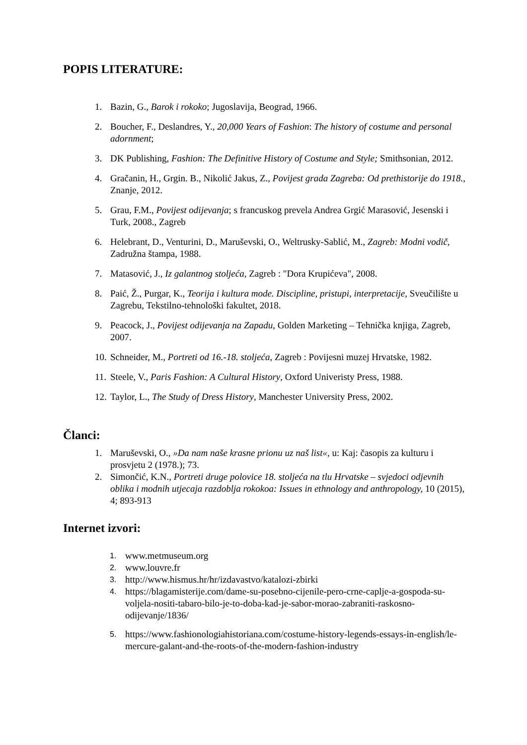POPIS LITERATURE:
1. Bazin, G., Barok i rokoko; Jugoslavija, Beograd, 1966.
2. Boucher, F., Deslandres, Y., 20,000 Years of Fashion: The history of costume and personal adornment;
3. DK Publishing, Fashion: The Definitive History of Costume and Style; Smithsonian, 2012.
4. Gračanin, H., Grgin. B., Nikolić Jakus, Z., Povijest grada Zagreba: Od prethistorije do 1918., Znanje, 2012.
5. Grau, F.M., Povijest odijevanja; s francuskog prevela Andrea Grgić Marasović, Jesenski i Turk, 2008., Zagreb
6. Helebrant, D., Venturini, D., Maruševski, O., Weltrusky-Sablić, M., Zagreb: Modni vodič, Zadružna štampa, 1988.
7. Matasović, J., Iz galantnog stoljeća, Zagreb : "Dora Krupićeva", 2008.
8. Paić, Ž., Purgar, K., Teorija i kultura mode. Discipline, pristupi, interpretacije, Sveučilište u Zagrebu, Tekstilno-tehnološki fakultet, 2018.
9. Peacock, J., Povijest odijevanja na Zapadu, Golden Marketing – Tehnička knjiga, Zagreb, 2007.
10. Schneider, M., Portreti od 16.-18. stoljeća, Zagreb : Povijesni muzej Hrvatske, 1982.
11. Steele, V., Paris Fashion: A Cultural History, Oxford Univeristy Press, 1988.
12. Taylor, L., The Study of Dress History, Manchester University Press, 2002.
Članci:
1. Maruševski, O., »Da nam naše krasne prionu uz naš list«, u: Kaj: časopis za kulturu i prosvjetu 2 (1978.); 73.
2. Simončić, K.N., Portreti druge polovice 18. stoljeća na tlu Hrvatske – svjedoci odjevnih oblika i modnih utjecaja razdoblja rokokoa: Issues in ethnology and anthropology, 10 (2015), 4; 893-913
Internet izvori:
1. www.metmuseum.org
2. www.louvre.fr
3. http://www.hismus.hr/hr/izdavastvo/katalozi-zbirki
4. https://blagamisterije.com/dame-su-posebno-cijenile-pero-crne-caplje-a-gospoda-su-voljela-nositi-tabaro-bilo-je-to-doba-kad-je-sabor-morao-zabraniti-raskosno-odijevanje/1836/
5. https://www.fashionologiahistoriana.com/costume-history-legends-essays-in-english/le-mercure-galant-and-the-roots-of-the-modern-fashion-industry